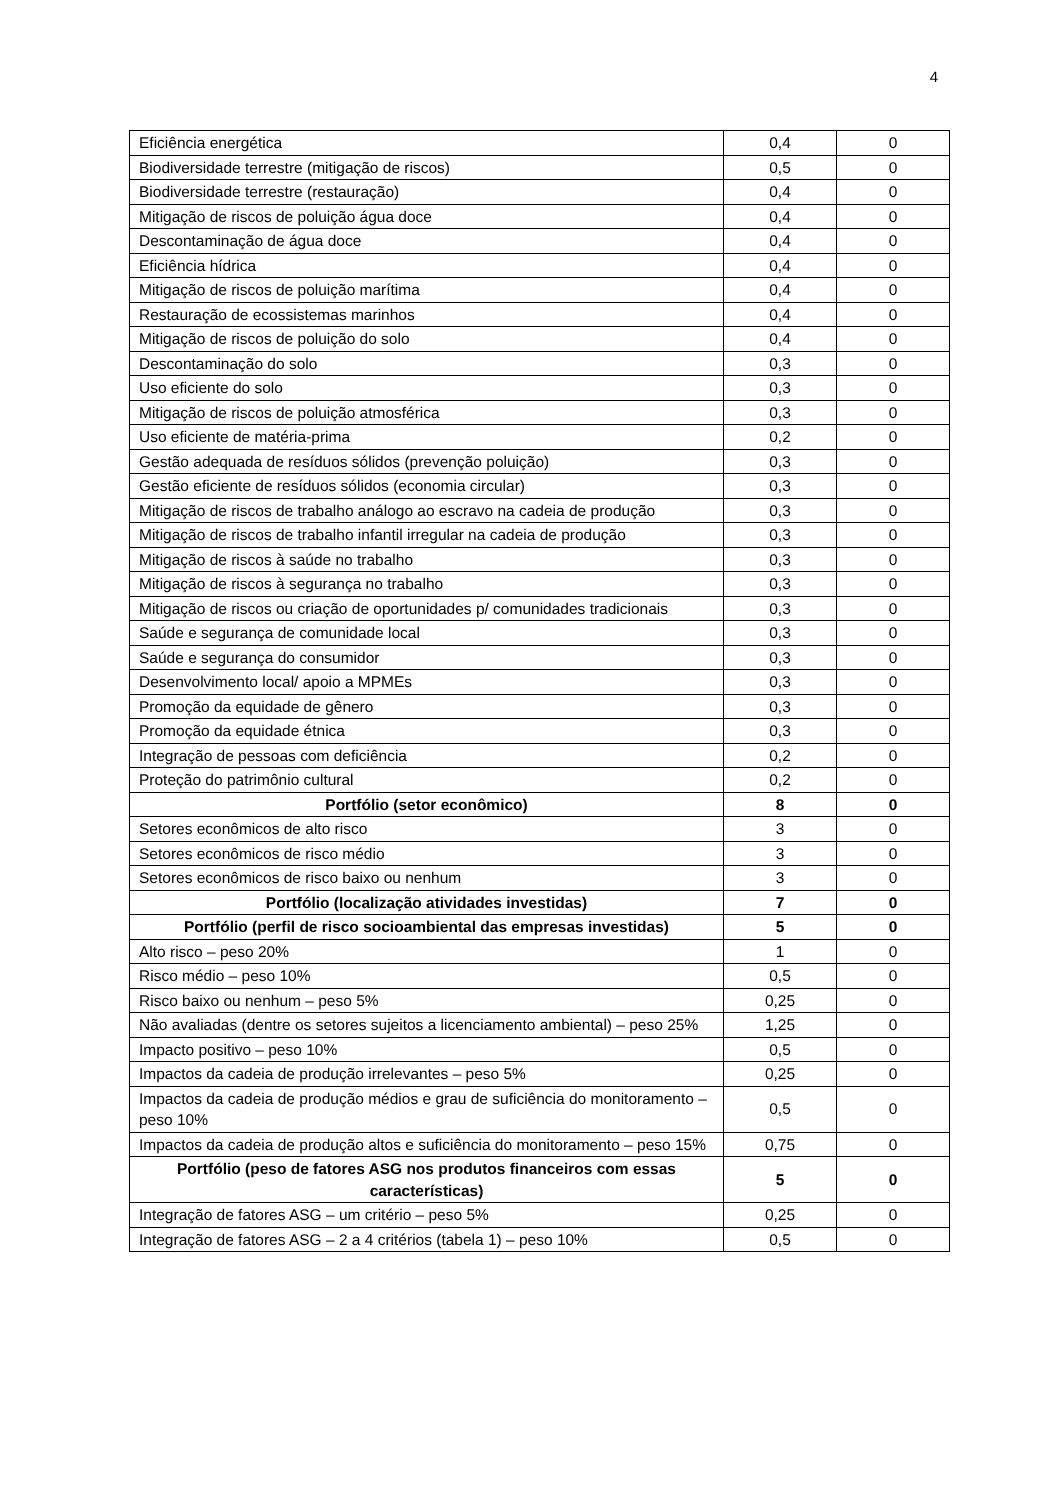4
| Eficiência energética | 0,4 | 0 |
| Biodiversidade terrestre (mitigação de riscos) | 0,5 | 0 |
| Biodiversidade terrestre (restauração) | 0,4 | 0 |
| Mitigação de riscos de poluição água doce | 0,4 | 0 |
| Descontaminação de água doce | 0,4 | 0 |
| Eficiência hídrica | 0,4 | 0 |
| Mitigação de riscos de poluição marítima | 0,4 | 0 |
| Restauração de ecossistemas marinhos | 0,4 | 0 |
| Mitigação de riscos de poluição do solo | 0,4 | 0 |
| Descontaminação do solo | 0,3 | 0 |
| Uso eficiente do solo | 0,3 | 0 |
| Mitigação de riscos de poluição atmosférica | 0,3 | 0 |
| Uso eficiente de matéria-prima | 0,2 | 0 |
| Gestão adequada de resíduos sólidos (prevenção poluição) | 0,3 | 0 |
| Gestão eficiente de resíduos sólidos (economia circular) | 0,3 | 0 |
| Mitigação de riscos de trabalho análogo ao escravo na cadeia de produção | 0,3 | 0 |
| Mitigação de riscos de trabalho infantil irregular na cadeia de produção | 0,3 | 0 |
| Mitigação de riscos à saúde no trabalho | 0,3 | 0 |
| Mitigação de riscos à segurança no trabalho | 0,3 | 0 |
| Mitigação de riscos ou criação de oportunidades p/ comunidades tradicionais | 0,3 | 0 |
| Saúde e segurança de comunidade local | 0,3 | 0 |
| Saúde e segurança do consumidor | 0,3 | 0 |
| Desenvolvimento local/ apoio a MPMEs | 0,3 | 0 |
| Promoção da equidade de gênero | 0,3 | 0 |
| Promoção da equidade étnica | 0,3 | 0 |
| Integração de pessoas com deficiência | 0,2 | 0 |
| Proteção do patrimônio cultural | 0,2 | 0 |
| Portfólio (setor econômico) | 8 | 0 |
| Setores econômicos de alto risco | 3 | 0 |
| Setores econômicos de risco médio | 3 | 0 |
| Setores econômicos de risco baixo ou nenhum | 3 | 0 |
| Portfólio (localização atividades investidas) | 7 | 0 |
| Portfólio (perfil de risco socioambiental das empresas investidas) | 5 | 0 |
| Alto risco – peso 20% | 1 | 0 |
| Risco médio – peso 10% | 0,5 | 0 |
| Risco baixo ou nenhum – peso 5% | 0,25 | 0 |
| Não avaliadas (dentre os setores sujeitos a licenciamento ambiental) – peso 25% | 1,25 | 0 |
| Impacto positivo – peso 10% | 0,5 | 0 |
| Impactos da cadeia de produção irrelevantes – peso 5% | 0,25 | 0 |
| Impactos da cadeia de produção médios e grau de suficiência do monitoramento – peso 10% | 0,5 | 0 |
| Impactos da cadeia de produção altos e suficiência do monitoramento – peso 15% | 0,75 | 0 |
| Portfólio (peso de fatores ASG nos produtos financeiros com essas características) | 5 | 0 |
| Integração de fatores ASG – um critério – peso 5% | 0,25 | 0 |
| Integração de fatores ASG – 2 a 4 critérios (tabela 1) – peso 10% | 0,5 | 0 |